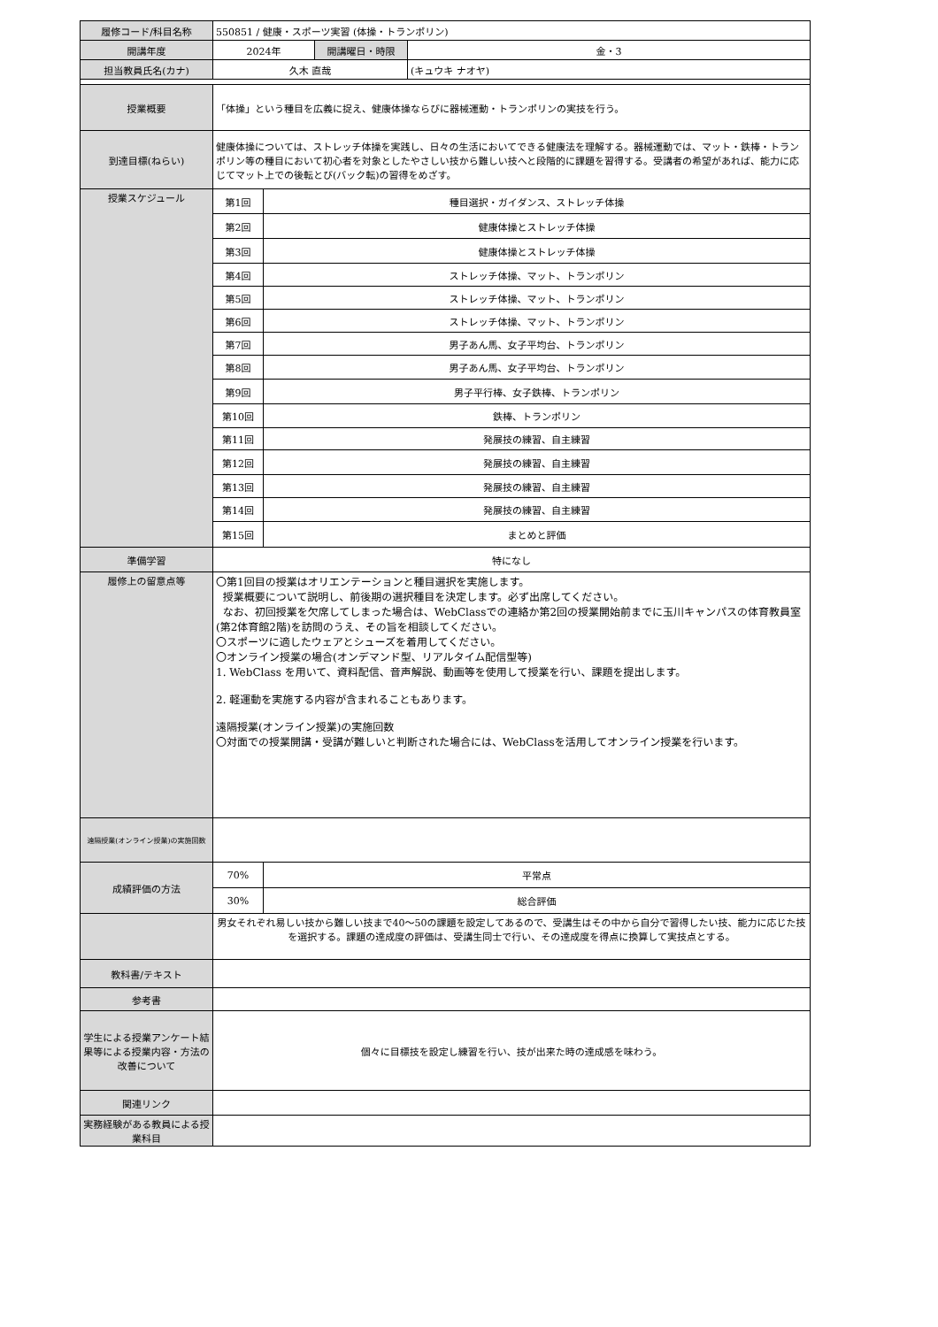| 履修コード/科目名称 | 550851 / 健康・スポーツ実習 (体操・トランポリン) | | | |
| 開講年度 | 2024年 | | 開講曜日・時限 | 金・3 |
| 担当教員氏名(カナ) | 久木 直哉 | | | (キュウキ ナオヤ) |
| 授業概要 | 「体操」という種目を広義に捉え、健康体操ならびに器械運動・トランポリンの実技を行う。 | | | |
| 到達目標(ねらい) | 健康体操については、ストレッチ体操を実践し、日々の生活においてできる健康法を理解する。器械運動では、マット・鉄棒・トランポリン等の種目において初心者を対象としたやさしい技から難しい技へと段階的に課題を習得する。受講者の希望があれば、能力に応じてマット上での後転とび(バック転)の習得をめざす。 | | | |
| 授業スケジュール | 第1回 | 種目選択・ガイダンス、ストレッチ体操 | | |
| | 第2回 | 健康体操とストレッチ体操 | | |
| | 第3回 | 健康体操とストレッチ体操 | | |
| | 第4回 | ストレッチ体操、マット、トランポリン | | |
| | 第5回 | ストレッチ体操、マット、トランポリン | | |
| | 第6回 | ストレッチ体操、マット、トランポリン | | |
| | 第7回 | 男子あん馬、女子平均台、トランポリン | | |
| | 第8回 | 男子あん馬、女子平均台、トランポリン | | |
| | 第9回 | 男子平行棒、女子鉄棒、トランポリン | | |
| | 第10回 | 鉄棒、トランポリン | | |
| | 第11回 | 発展技の練習、自主練習 | | |
| | 第12回 | 発展技の練習、自主練習 | | |
| | 第13回 | 発展技の練習、自主練習 | | |
| | 第14回 | 発展技の練習、自主練習 | | |
| | 第15回 | まとめと評価 | | |
| 準備学習 | 特になし | | | |
| 履修上の留意点等 | 〇第1回目の授業はオリエンテーションと種目選択を実施します。 授業概要について説明し、前後期の選択種目を決定します。必ず出席してください。 なお、初回授業を欠席してしまった場合は、WebClassでの連絡か第2回の授業開始前までに玉川キャンパスの体育教員室(第2体育館2階)を訪問のうえ、その旨を相談してください。 〇スポーツに適したウェアとシューズを着用してください。 〇オンライン授業の場合(オンデマンド型、リアルタイム配信型等) 1. WebClass を用いて、資料配信、音声解説、動画等を使用して授業を行い、課題を提出します。 2. 軽運動を実施する内容が含まれることもあります。 遠隔授業(オンライン授業)の実施回数 〇対面での授業開講・受講が難しいと判断された場合には、WebClassを活用してオンライン授業を行います。 | | | |
| 遠隔授業(オンライン授業)の実施回数 | | | | |
| 成績評価の方法 | 70% | 平常点 | | |
| | 30% | 総合評価 | | |
| | 男女それぞれ易しい技から難しい技まで40〜50の課題を設定してあるので、受講生はその中から自分で習得したい技、能力に応じた技を選択する。課題の達成度の評価は、受講生同士で行い、その達成度を得点に換算して実技点とする。 | | | |
| 教科書/テキスト | | | | |
| 参考書 | | | | |
| 学生による授業アンケート結果等による授業内容・方法の改善について | 個々に目標技を設定し練習を行い、技が出来た時の達成感を味わう。 | | | |
| 関連リンク | | | | |
| 実務経験がある教員による授業科目 | | | | |